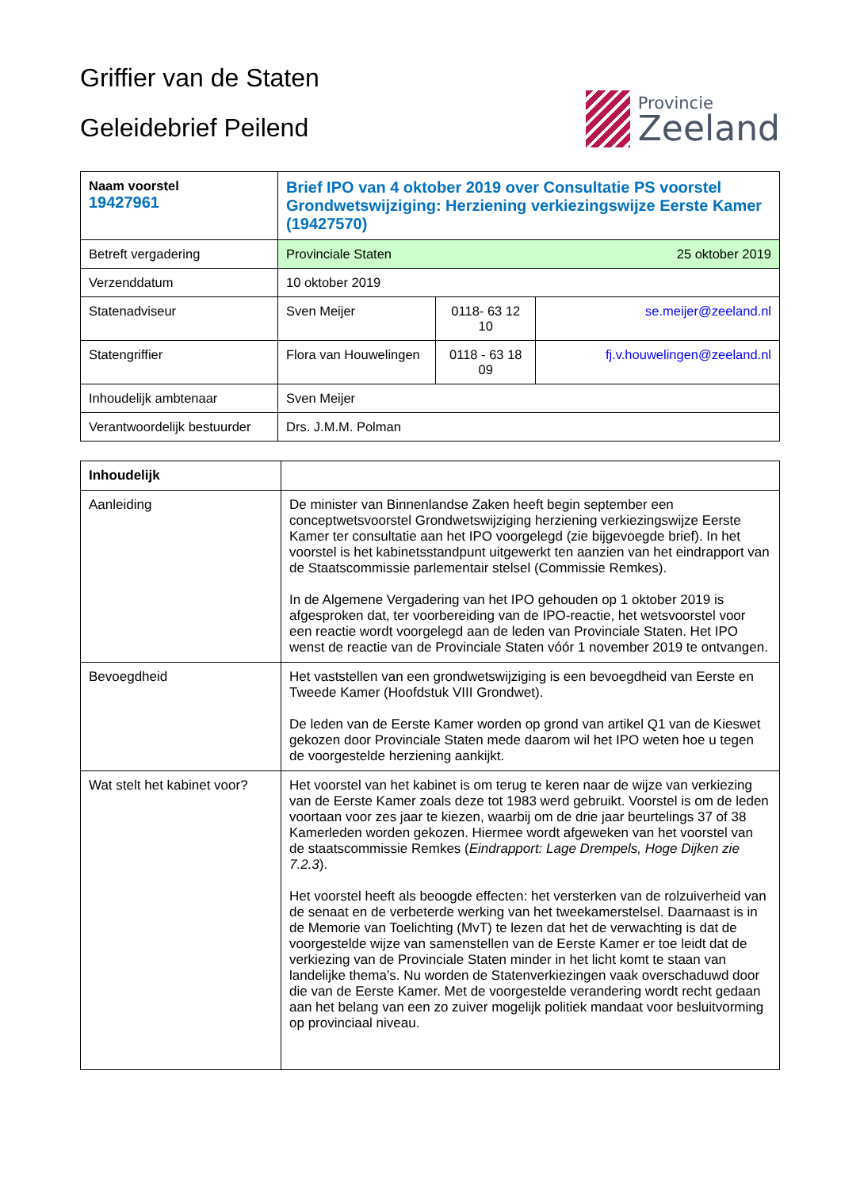Griffier van de Staten
Geleidebrief Peilend
Provincie
Zeeland
| Naam voorstel 19427961 | Brief IPO van 4 oktober 2019 over Consultatie PS voorstel Grondwetswijziging: Herziening verkiezingswijze Eerste Kamer (19427570) | | |
| Betreft vergadering | Provinciale Staten 25 oktober 2019 | | |
| Verzenddatum | 10 oktober 2019 | | |
| Statenadviseur | Sven Meijer | 0118- 63 12 10 | se.meijer@zeeland.nl |
| Statengriffier | Flora van Houwelingen | 0118 - 63 18 09 | fj.v.houwelingen@zeeland.nl |
| Inhoudelijk ambtenaar | Sven Meijer | | |
| Verantwoordelijk bestuurder | Drs. J.M.M. Polman | | |
| Inhoudelijk | |
| Aanleiding | De minister van Binnenlandse Zaken heeft begin september een conceptwetsvoorstel Grondwetswijziging herziening verkiezingswijze Eerste Kamer ter consultatie aan het IPO voorgelegd (zie bijgevoegde brief). In het voorstel is het kabinetsstandpunt uitgewerkt ten aanzien van het eindrapport van de Staatscommissie parlementair stelsel (Commissie Remkes). In de Algemene Vergadering van het IPO gehouden op 1 oktober 2019 is afgesproken dat, ter voorbereiding van de IPO-reactie, het wetsvoorstel voor een reactie wordt voorgelegd aan de leden van Provinciale Staten. Het IPO wenst de reactie van de Provinciale Staten vóór 1 november 2019 te ontvangen. |
| Bevoegdheid | Het vaststellen van een grondwetswijziging is een bevoegdheid van Eerste en Tweede Kamer (Hoofdstuk VIII Grondwet). De leden van de Eerste Kamer worden op grond van artikel Q1 van de Kieswet gekozen door Provinciale Staten mede daarom wil het IPO weten hoe u tegen de voorgestelde herziening aankijkt. |
| Wat stelt het kabinet voor? | Het voorstel van het kabinet is om terug te keren naar de wijze van verkiezing van de Eerste Kamer zoals deze tot 1983 werd gebruikt. Voorstel is om de leden voortaan voor zes jaar te kiezen, waarbij om de drie jaar beurtelings 37 of 38 Kamerleden worden gekozen. Hiermee wordt afgeweken van het voorstel van de staatscommissie Remkes ( Eindrapport: Lage Drempels, Hoge Dijken zie 7.2.3 ). Het voorstel heeft als beoogde effecten: het versterken van de rolzuiverheid van de senaat en de verbeterde werking van het tweekamerstelsel. Daarnaast is in de Memorie van Toelichting (MvT) te lezen dat het de verwachting is dat de voorgestelde wijze van samenstellen van de Eerste Kamer er toe leidt dat de verkiezing van de Provinciale Staten minder in het licht komt te staan van landelijke thema’s. Nu worden de Statenverkiezingen vaak overschaduwd door die van de Eerste Kamer. Met de voorgestelde verandering wordt recht gedaan aan het belang van een zo zuiver mogelijk politiek mandaat voor besluitvorming op provinciaal niveau. |